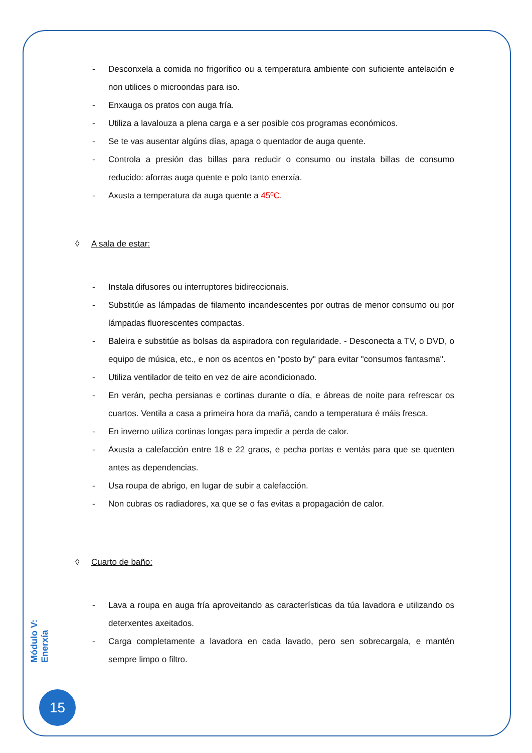- Desconxela a comida no frigorífico ou a temperatura ambiente con suficiente antelación e non utilices o microondas para iso.
- Enxauga os pratos con auga fría.
- Utiliza a lavalouza a plena carga e a ser posible cos programas económicos.
- Se te vas ausentar algúns días, apaga o quentador de auga quente.
- Controla a presión das billas para reducir o consumo ou instala billas de consumo reducido: aforras auga quente e polo tanto enerxía.
- Axusta a temperatura da auga quente a 45ºC.
◊ A sala de estar:
- Instala difusores ou interruptores bidireccionais.
- Substitúe as lámpadas de filamento incandescentes por outras de menor consumo ou por lámpadas fluorescentes compactas.
- Baleira e substitúe as bolsas da aspiradora con regularidade. - Desconecta a TV, o DVD, o equipo de música, etc., e non os acentos en "posto by" para evitar "consumos fantasma".
- Utiliza ventilador de teito en vez de aire acondicionado.
- En verán, pecha persianas e cortinas durante o día, e ábreas de noite para refrescar os cuartos. Ventila a casa a primeira hora da mañá, cando a temperatura é máis fresca.
- En inverno utiliza cortinas longas para impedir a perda de calor.
- Axusta a calefacción entre 18 e 22 graos, e pecha portas e ventás para que se quenten antes as dependencias.
- Usa roupa de abrigo, en lugar de subir a calefacción.
- Non cubras os radiadores, xa que se o fas evitas a propagación de calor.
◊ Cuarto de baño:
- Lava a roupa en auga fría aproveitando as características da túa lavadora e utilizando os deterxentes axeitados.
- Carga completamente a lavadora en cada lavado, pero sen sobrecargala, e mantén sempre limpo o filtro.
Módulo V: Enerxía
15